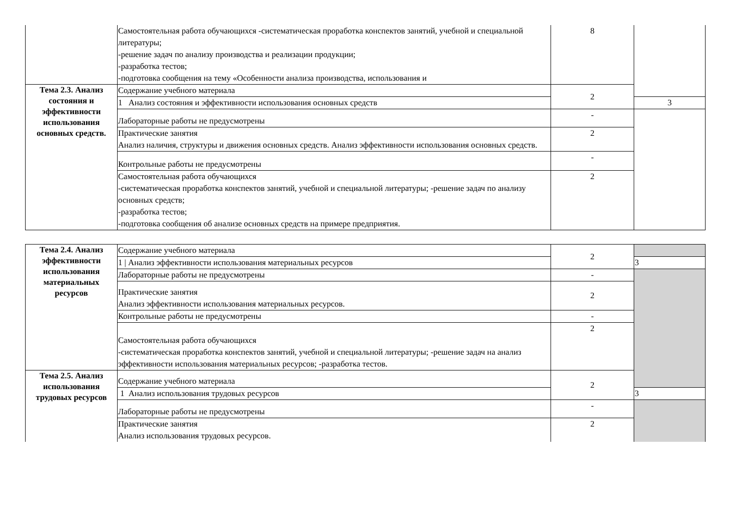| | Самостоятельная работа обучающихся -систематическая проработка конспектов занятий, учебной и специальной литературы; -решение задач по анализу производства и реализации продукции; -разработка тестов; -подготовка сообщения на тему «Особенности анализа производства, использования и | 8 | |
| Тема 2.3. Анализ состояния и эффективности использования основных средств. | Содержание учебного материала | 2 | |
| | 1 Анализ состояния и эффективности использования основных средств | | 3 |
| | Лабораторные работы не предусмотрены | - | |
| | Практические занятия Анализ наличия, структуры и движения основных средств. Анализ эффективности использования основных средств. | 2 | |
| | Контрольные работы не предусмотрены | - | |
| | Самостоятельная работа обучающихся -систематическая проработка конспектов занятий, учебной и специальной литературы; -решение задач по анализу основных средств; -разработка тестов; -подготовка сообщения об анализе основных средств на примере предприятия. | 2 | |
| Тема 2.4. Анализ эффективности использования материальных ресурсов | Содержание учебного материала | 2 | |
| | 1 / Анализ эффективности использования материальных ресурсов | | 3 |
| | Лабораторные работы не предусмотрены | - | |
| | Практические занятия Анализ эффективности использования материальных ресурсов. | 2 | |
| | Контрольные работы не предусмотрены | - | |
| | Самостоятельная работа обучающихся -систематическая проработка конспектов занятий, учебной и специальной литературы; -решение задач на анализ эффективности использования материальных ресурсов; -разработка тестов. | 2 | |
| Тема 2.5. Анализ использования трудовых ресурсов | Содержание учебного материала | 2 | |
| | 1 Анализ использования трудовых ресурсов | | 3 |
| | Лабораторные работы не предусмотрены | - | |
| | Практические занятия Анализ использования трудовых ресурсов. | 2 | |